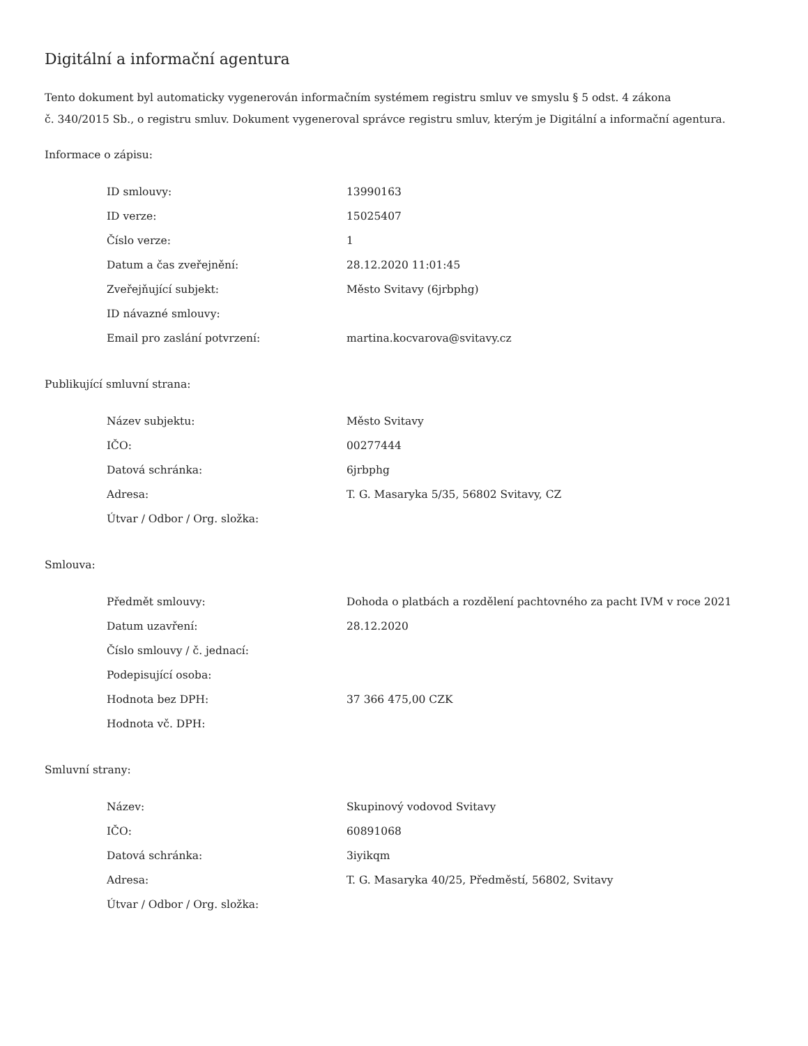Digitální a informační agentura
Tento dokument byl automaticky vygenerován informačním systémem registru smluv ve smyslu § 5 odst. 4 zákona
č. 340/2015 Sb., o registru smluv. Dokument vygeneroval správce registru smluv, kterým je Digitální a informační agentura.
Informace o zápisu:
| ID smlouvy: | 13990163 |
| ID verze: | 15025407 |
| Číslo verze: | 1 |
| Datum a čas zveřejnění: | 28.12.2020 11:01:45 |
| Zveřejňující subjekt: | Město Svitavy (6jrbphg) |
| ID návazné smlouvy: | |
| Email pro zaslání potvrzení: | martina.kocvarova@svitavy.cz |
Publikující smluvní strana:
| Název subjektu: | Město Svitavy |
| IČO: | 00277444 |
| Datová schránka: | 6jrbphg |
| Adresa: | T. G. Masaryka 5/35, 56802 Svitavy, CZ |
| Útvar / Odbor / Org. složka: | |
Smlouva:
| Předmět smlouvy: | Dohoda o platbách a rozdělení pachtovného za pacht IVM v roce 2021 |
| Datum uzavření: | 28.12.2020 |
| Číslo smlouvy / č. jednací: | |
| Podepisující osoba: | |
| Hodnota bez DPH: | 37 366 475,00 CZK |
| Hodnota vč. DPH: | |
Smluvní strany:
| Název: | Skupinový vodovod Svitavy |
| IČO: | 60891068 |
| Datová schránka: | 3iyikqm |
| Adresa: | T. G. Masaryka 40/25, Předměstí, 56802, Svitavy |
| Útvar / Odbor / Org. složka: | |